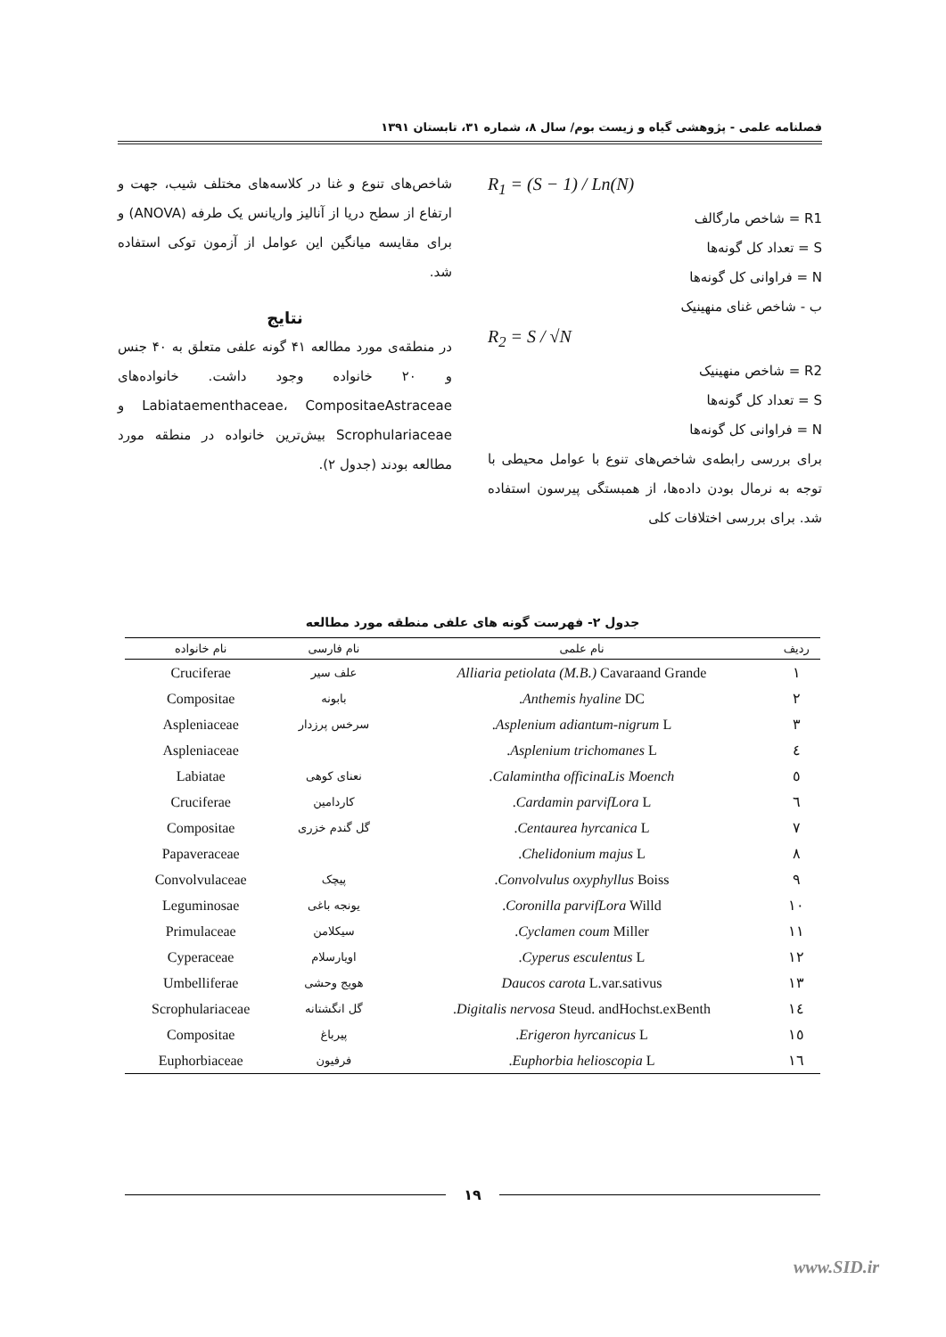فصلنامه علمی - پژوهشی گیاه و زیست بوم/ سال ۸، شماره ۳۱، تابستان ۱۳۹۱
R<sub>1</sub> = (S − 1) / Ln(N)
R1 = شاخص مارگالف
S = تعداد کل گونه‌ها
N = فراوانی کل گونه‌ها
ب - شاخص غنای منهینیک
R<sub>2</sub> = S / √N
R2 = شاخص منهینیک
S = تعداد کل گونه‌ها
N = فراوانی کل گونه‌ها
برای بررسی رابطه‌ی شاخص‌های تنوع با عوامل محیطی با توجه به نرمال بودن داده‌ها، از همبستگی پیرسون استفاده شد. برای بررسی اختلافات کلی
شاخص‌های تنوع و غنا در کلاسه‌های مختلف شیب، جهت و ارتفاع از سطح دریا از آنالیز واریانس یک طرفه (ANOVA) و برای مقایسه میانگین این عوامل از آزمون توکی استفاده شد.
نتایج
در منطقه‌ی مورد مطالعه ۴۱ گونه علفی متعلق به ۴۰ جنس و ۲۰ خانواده وجود داشت. خانواده‌های Labiataementhaceae، CompositaeAstraceae و Scrophulariaceae بیش‌ترین خانواده در منطقه مورد مطالعه بودند (جدول ۲).
جدول ۲- فهرست گونه های علفی منطقه مورد مطالعه
| ردیف | نام علمی | نام فارسی | نام خانواده |
| --- | --- | --- | --- |
| ١ | Alliaria petiolata (M.B.) Cavaraand Grande | علف سیر | Cruciferae |
| ٢ | Anthemis hyaline DC. | بابونه | Compositae |
| ٣ | Asplenium adiantum-nigrum L. | سرخس پرزدار | Aspleniaceae |
| ٤ | Asplenium trichomanes L. | | Aspleniaceae |
| ٥ | Calamintha officinaLis Moench. | نعنای کوهی | Labiatae |
| ٦ | Cardamin parvifLora L. | کاردامین | Cruciferae |
| ٧ | Centaurea hyrcanica L. | گل گندم خزری | Compositae |
| ٨ | Chelidonium majus L. | | Papaveraceae |
| ٩ | Convolvulus oxyphyllus Boiss. | پیچک | Convolvulaceae |
| ١٠ | Coronilla parvifLora Willd. | یونجه باغی | Leguminosae |
| ١١ | Cyclamen coum Miller. | سیکلامن | Primulaceae |
| ١٢ | Cyperus esculentus L. | اویارسلام | Cyperaceae |
| ١٣ | Daucos carota L.var.sativus | هویج وحشی | Umbelliferae |
| ١٤ | Digitalis nervosa Steud. andHochst.exBenth. | گل انگشتانه | Scrophulariaceae |
| ١٥ | Erigeron hyrcanicus L. | پیرباغ | Compositae |
| ١٦ | Euphorbia helioscopia L. | فرفیون | Euphorbiaceae |
۱۹
www.SID.ir